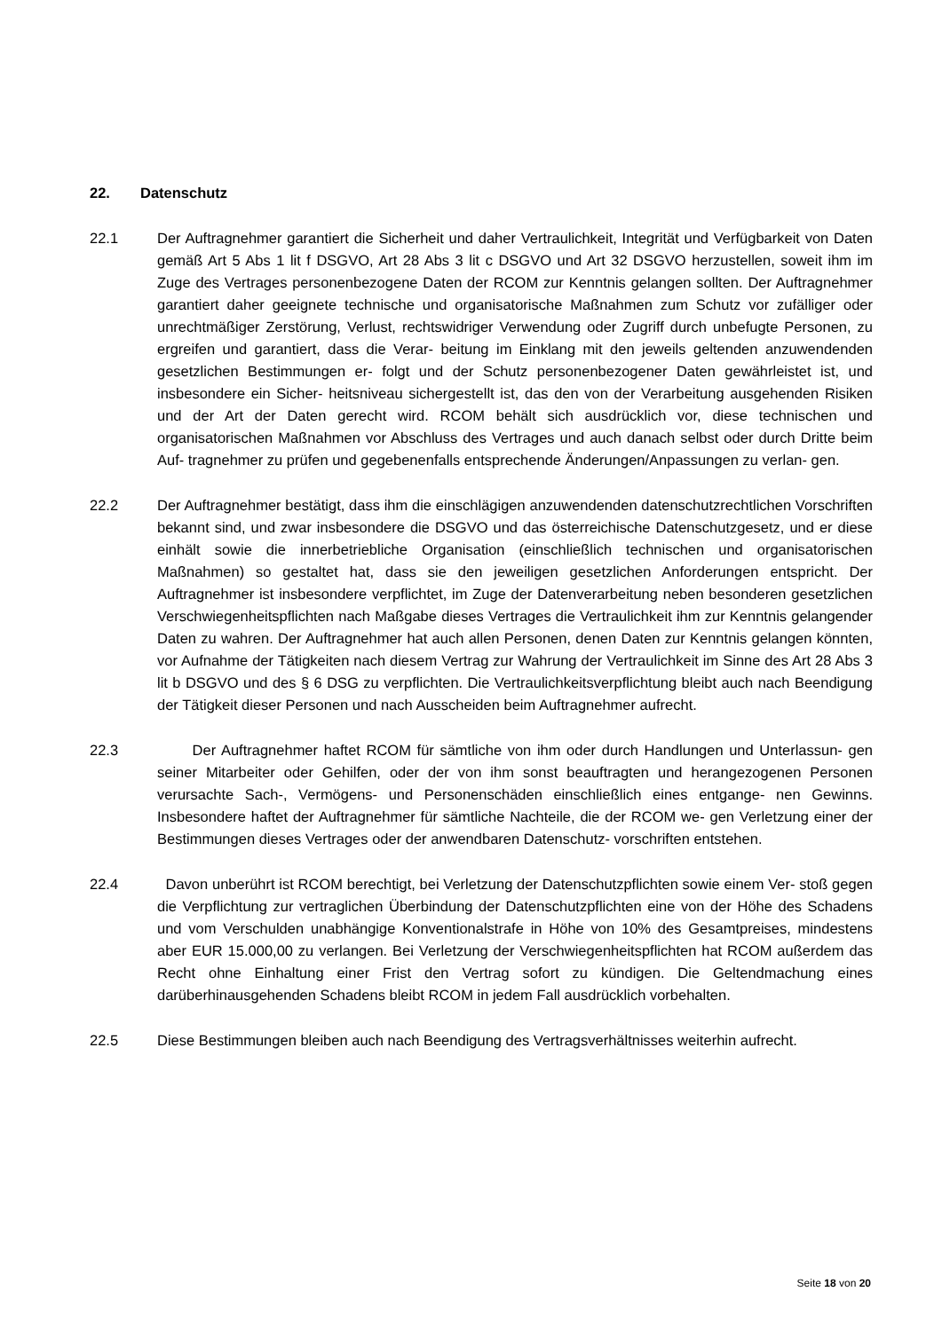22. Datenschutz
22.1 Der Auftragnehmer garantiert die Sicherheit und daher Vertraulichkeit, Integrität und Verfügbarkeit von Daten gemäß Art 5 Abs 1 lit f DSGVO, Art 28 Abs 3 lit c DSGVO und Art 32 DSGVO herzustellen, soweit ihm im Zuge des Vertrages personenbezogene Daten der RCOM zur Kenntnis gelangen sollten. Der Auftragnehmer garantiert daher geeignete technische und organisatorische Maßnahmen zum Schutz vor zufälliger oder unrechtmäßiger Zerstörung, Verlust, rechtswidriger Verwendung oder Zugriff durch unbefugte Personen, zu ergreifen und garantiert, dass die Verar- beitung im Einklang mit den jeweils geltenden anzuwendenden gesetzlichen Bestimmungen er- folgt und der Schutz personenbezogener Daten gewährleistet ist, und insbesondere ein Sicher- heitsniveau sichergestellt ist, das den von der Verarbeitung ausgehenden Risiken und der Art der Daten gerecht wird. RCOM behält sich ausdrücklich vor, diese technischen und organisatorischen Maßnahmen vor Abschluss des Vertrages und auch danach selbst oder durch Dritte beim Auf- tragnehmer zu prüfen und gegebenenfalls entsprechende Änderungen/Anpassungen zu verlan- gen.
22.2 Der Auftragnehmer bestätigt, dass ihm die einschlägigen anzuwendenden datenschutzrechtlichen Vorschriften bekannt sind, und zwar insbesondere die DSGVO und das österreichische Datenschutzgesetz, und er diese einhält sowie die innerbetriebliche Organisation (einschließlich technischen und organisatorischen Maßnahmen) so gestaltet hat, dass sie den jeweiligen gesetzlichen Anforderungen entspricht. Der Auftragnehmer ist insbesondere verpflichtet, im Zuge der Datenverarbeitung neben besonderen gesetzlichen Verschwiegenheitspflichten nach Maßgabe dieses Vertrages die Vertraulichkeit ihm zur Kenntnis gelangender Daten zu wahren. Der Auftragnehmer hat auch allen Personen, denen Daten zur Kenntnis gelangen könnten, vor Aufnahme der Tätigkeiten nach diesem Vertrag zur Wahrung der Vertraulichkeit im Sinne des Art 28 Abs 3 lit b DSGVO und des § 6 DSG zu verpflichten. Die Vertraulichkeitsverpflichtung bleibt auch nach Beendigung der Tätigkeit dieser Personen und nach Ausscheiden beim Auftragnehmer aufrecht.
22.3 Der Auftragnehmer haftet RCOM für sämtliche von ihm oder durch Handlungen und Unterlassun- gen seiner Mitarbeiter oder Gehilfen, oder der von ihm sonst beauftragten und herangezogenen Personen verursachte Sach-, Vermögens- und Personenschäden einschließlich eines entgange- nen Gewinns. Insbesondere haftet der Auftragnehmer für sämtliche Nachteile, die der RCOM we- gen Verletzung einer der Bestimmungen dieses Vertrages oder der anwendbaren Datenschutz- vorschriften entstehen.
22.4 Davon unberührt ist RCOM berechtigt, bei Verletzung der Datenschutzpflichten sowie einem Ver- stoß gegen die Verpflichtung zur vertraglichen Überbindung der Datenschutzpflichten eine von der Höhe des Schadens und vom Verschulden unabhängige Konventionalstrafe in Höhe von 10% des Gesamtpreises, mindestens aber EUR 15.000,00 zu verlangen. Bei Verletzung der Verschwiegenheitspflichten hat RCOM außerdem das Recht ohne Einhaltung einer Frist den Vertrag sofort zu kündigen. Die Geltendmachung eines darüberhinausgehenden Schadens bleibt RCOM in jedem Fall ausdrücklich vorbehalten.
22.5 Diese Bestimmungen bleiben auch nach Beendigung des Vertragsverhältnisses weiterhin aufrecht.
Seite 18 von 20